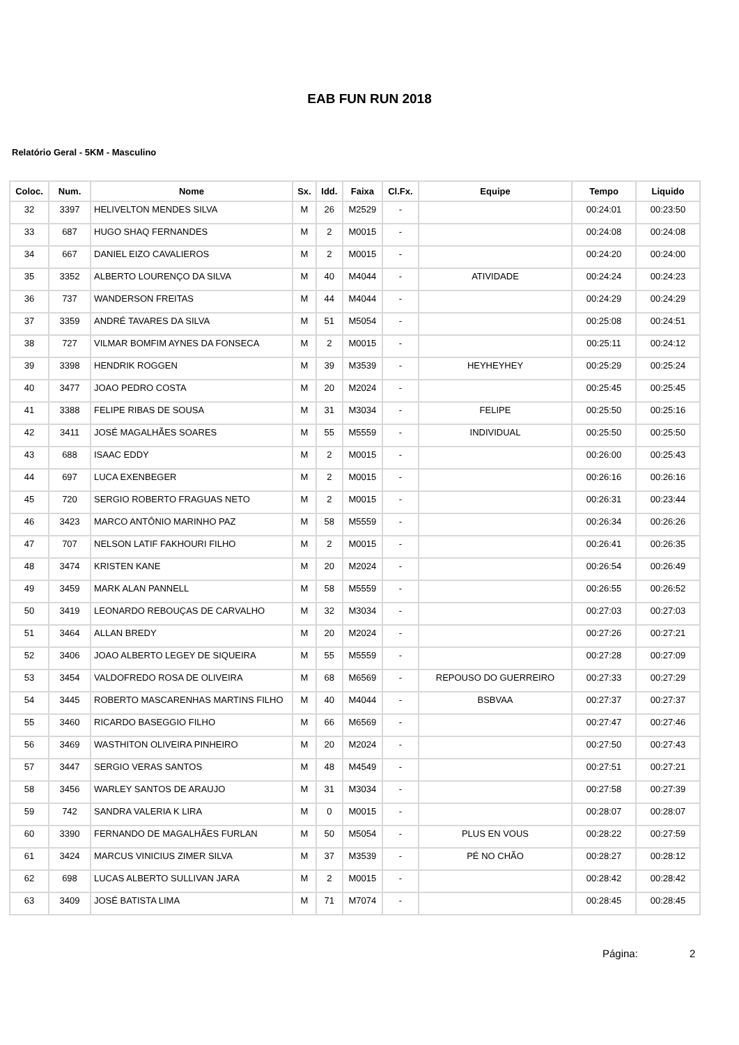EAB FUN RUN 2018
Relatório Geral - 5KM - Masculino
| Coloc. | Num. | Nome | Sx. | Idd. | Faixa | Cl.Fx. | Equipe | Tempo | Liquido |
| --- | --- | --- | --- | --- | --- | --- | --- | --- | --- |
| 32 | 3397 | HELIVELTON MENDES SILVA | M | 26 | M2529 | - | | 00:24:01 | 00:23:50 |
| 33 | 687 | HUGO SHAQ FERNANDES | M | 2 | M0015 | - | | 00:24:08 | 00:24:08 |
| 34 | 667 | DANIEL EIZO CAVALIEROS | M | 2 | M0015 | - | | 00:24:20 | 00:24:00 |
| 35 | 3352 | ALBERTO LOURENÇO DA SILVA | M | 40 | M4044 | - | ATIVIDADE | 00:24:24 | 00:24:23 |
| 36 | 737 | WANDERSON FREITAS | M | 44 | M4044 | - | | 00:24:29 | 00:24:29 |
| 37 | 3359 | ANDRÉ TAVARES DA SILVA | M | 51 | M5054 | - | | 00:25:08 | 00:24:51 |
| 38 | 727 | VILMAR BOMFIM AYNES DA FONSECA | M | 2 | M0015 | - | | 00:25:11 | 00:24:12 |
| 39 | 3398 | HENDRIK ROGGEN | M | 39 | M3539 | - | HEYHEYHEY | 00:25:29 | 00:25:24 |
| 40 | 3477 | JOAO PEDRO COSTA | M | 20 | M2024 | - | | 00:25:45 | 00:25:45 |
| 41 | 3388 | FELIPE RIBAS DE SOUSA | M | 31 | M3034 | - | FELIPE | 00:25:50 | 00:25:16 |
| 42 | 3411 | JOSÉ MAGALHÃES SOARES | M | 55 | M5559 | - | INDIVIDUAL | 00:25:50 | 00:25:50 |
| 43 | 688 | ISAAC EDDY | M | 2 | M0015 | - | | 00:26:00 | 00:25:43 |
| 44 | 697 | LUCA EXENBEGER | M | 2 | M0015 | - | | 00:26:16 | 00:26:16 |
| 45 | 720 | SERGIO ROBERTO FRAGUAS NETO | M | 2 | M0015 | - | | 00:26:31 | 00:23:44 |
| 46 | 3423 | MARCO ANTÔNIO MARINHO PAZ | M | 58 | M5559 | - | | 00:26:34 | 00:26:26 |
| 47 | 707 | NELSON LATIF FAKHOURI FILHO | M | 2 | M0015 | - | | 00:26:41 | 00:26:35 |
| 48 | 3474 | KRISTEN KANE | M | 20 | M2024 | - | | 00:26:54 | 00:26:49 |
| 49 | 3459 | MARK ALAN PANNELL | M | 58 | M5559 | - | | 00:26:55 | 00:26:52 |
| 50 | 3419 | LEONARDO REBOUÇAS DE CARVALHO | M | 32 | M3034 | - | | 00:27:03 | 00:27:03 |
| 51 | 3464 | ALLAN BREDY | M | 20 | M2024 | - | | 00:27:26 | 00:27:21 |
| 52 | 3406 | JOAO ALBERTO LEGEY DE SIQUEIRA | M | 55 | M5559 | - | | 00:27:28 | 00:27:09 |
| 53 | 3454 | VALDOFREDO ROSA DE OLIVEIRA | M | 68 | M6569 | - | REPOUSO DO GUERREIRO | 00:27:33 | 00:27:29 |
| 54 | 3445 | ROBERTO MASCARENHAS MARTINS FILHO | M | 40 | M4044 | - | BSBVAA | 00:27:37 | 00:27:37 |
| 55 | 3460 | RICARDO BASEGGIO FILHO | M | 66 | M6569 | - | | 00:27:47 | 00:27:46 |
| 56 | 3469 | WASTHITON OLIVEIRA PINHEIRO | M | 20 | M2024 | - | | 00:27:50 | 00:27:43 |
| 57 | 3447 | SERGIO VERAS SANTOS | M | 48 | M4549 | - | | 00:27:51 | 00:27:21 |
| 58 | 3456 | WARLEY SANTOS DE ARAUJO | M | 31 | M3034 | - | | 00:27:58 | 00:27:39 |
| 59 | 742 | SANDRA VALERIA K LIRA | M | 0 | M0015 | - | | 00:28:07 | 00:28:07 |
| 60 | 3390 | FERNANDO DE MAGALHÃES FURLAN | M | 50 | M5054 | - | PLUS EN VOUS | 00:28:22 | 00:27:59 |
| 61 | 3424 | MARCUS VINICIUS ZIMER SILVA | M | 37 | M3539 | - | PÉ NO CHÃO | 00:28:27 | 00:28:12 |
| 62 | 698 | LUCAS ALBERTO SULLIVAN JARA | M | 2 | M0015 | - | | 00:28:42 | 00:28:42 |
| 63 | 3409 | JOSÉ BATISTA LIMA | M | 71 | M7074 | - | | 00:28:45 | 00:28:45 |
Página: 2